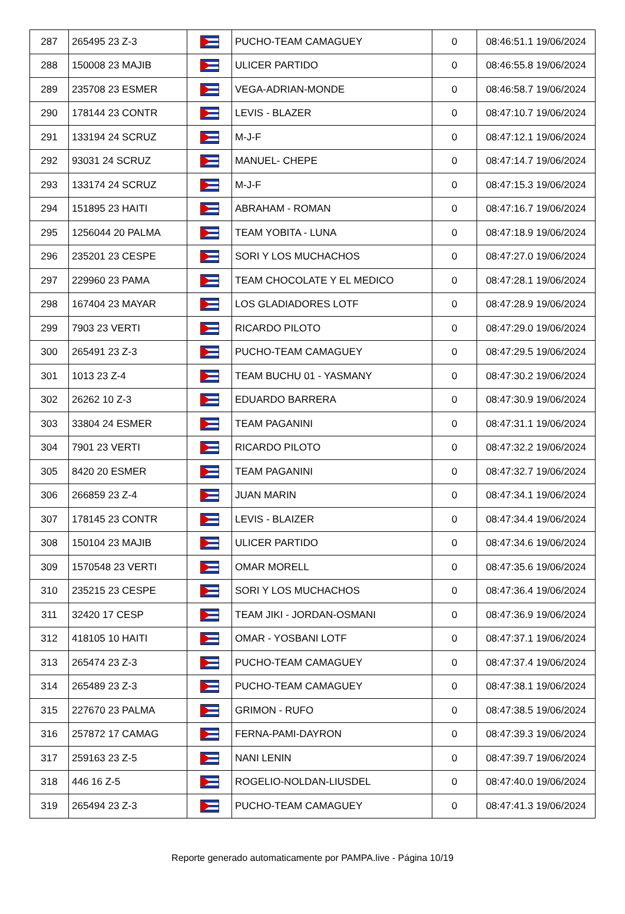| 287 | 265495 23 Z-3 | | PUCHO-TEAM CAMAGUEY | 0 | 08:46:51.1 19/06/2024 |
| 288 | 150008 23 MAJIB | | ULICER PARTIDO | 0 | 08:46:55.8 19/06/2024 |
| 289 | 235708 23 ESMER | | VEGA-ADRIAN-MONDE | 0 | 08:46:58.7 19/06/2024 |
| 290 | 178144 23 CONTR | | LEVIS - BLAZER | 0 | 08:47:10.7 19/06/2024 |
| 291 | 133194 24 SCRUZ | | M-J-F | 0 | 08:47:12.1 19/06/2024 |
| 292 | 93031 24 SCRUZ | | MANUEL- CHEPE | 0 | 08:47:14.7 19/06/2024 |
| 293 | 133174 24 SCRUZ | | M-J-F | 0 | 08:47:15.3 19/06/2024 |
| 294 | 151895 23 HAITI | | ABRAHAM - ROMAN | 0 | 08:47:16.7 19/06/2024 |
| 295 | 1256044 20 PALMA | | TEAM YOBITA - LUNA | 0 | 08:47:18.9 19/06/2024 |
| 296 | 235201 23 CESPE | | SORI Y LOS MUCHACHOS | 0 | 08:47:27.0 19/06/2024 |
| 297 | 229960 23 PAMA | | TEAM CHOCOLATE Y EL MEDICO | 0 | 08:47:28.1 19/06/2024 |
| 298 | 167404 23 MAYAR | | LOS GLADIADORES LOTF | 0 | 08:47:28.9 19/06/2024 |
| 299 | 7903 23 VERTI | | RICARDO PILOTO | 0 | 08:47:29.0 19/06/2024 |
| 300 | 265491 23 Z-3 | | PUCHO-TEAM CAMAGUEY | 0 | 08:47:29.5 19/06/2024 |
| 301 | 1013 23 Z-4 | | TEAM BUCHU 01 - YASMANY | 0 | 08:47:30.2 19/06/2024 |
| 302 | 26262 10 Z-3 | | EDUARDO BARRERA | 0 | 08:47:30.9 19/06/2024 |
| 303 | 33804 24 ESMER | | TEAM PAGANINI | 0 | 08:47:31.1 19/06/2024 |
| 304 | 7901 23 VERTI | | RICARDO PILOTO | 0 | 08:47:32.2 19/06/2024 |
| 305 | 8420 20 ESMER | | TEAM PAGANINI | 0 | 08:47:32.7 19/06/2024 |
| 306 | 266859 23 Z-4 | | JUAN MARIN | 0 | 08:47:34.1 19/06/2024 |
| 307 | 178145 23 CONTR | | LEVIS - BLAIZER | 0 | 08:47:34.4 19/06/2024 |
| 308 | 150104 23 MAJIB | | ULICER PARTIDO | 0 | 08:47:34.6 19/06/2024 |
| 309 | 1570548 23 VERTI | | OMAR MORELL | 0 | 08:47:35.6 19/06/2024 |
| 310 | 235215 23 CESPE | | SORI Y LOS MUCHACHOS | 0 | 08:47:36.4 19/06/2024 |
| 311 | 32420 17 CESP | | TEAM JIKI - JORDAN-OSMANI | 0 | 08:47:36.9 19/06/2024 |
| 312 | 418105 10 HAITI | | OMAR - YOSBANI LOTF | 0 | 08:47:37.1 19/06/2024 |
| 313 | 265474 23 Z-3 | | PUCHO-TEAM CAMAGUEY | 0 | 08:47:37.4 19/06/2024 |
| 314 | 265489 23 Z-3 | | PUCHO-TEAM CAMAGUEY | 0 | 08:47:38.1 19/06/2024 |
| 315 | 227670 23 PALMA | | GRIMON - RUFO | 0 | 08:47:38.5 19/06/2024 |
| 316 | 257872 17 CAMAG | | FERNA-PAMI-DAYRON | 0 | 08:47:39.3 19/06/2024 |
| 317 | 259163 23 Z-5 | | NANI LENIN | 0 | 08:47:39.7 19/06/2024 |
| 318 | 446 16 Z-5 | | ROGELIO-NOLDAN-LIUSDEL | 0 | 08:47:40.0 19/06/2024 |
| 319 | 265494 23 Z-3 | | PUCHO-TEAM CAMAGUEY | 0 | 08:47:41.3 19/06/2024 |
Reporte generado automaticamente por PAMPA.live - Página 10/19